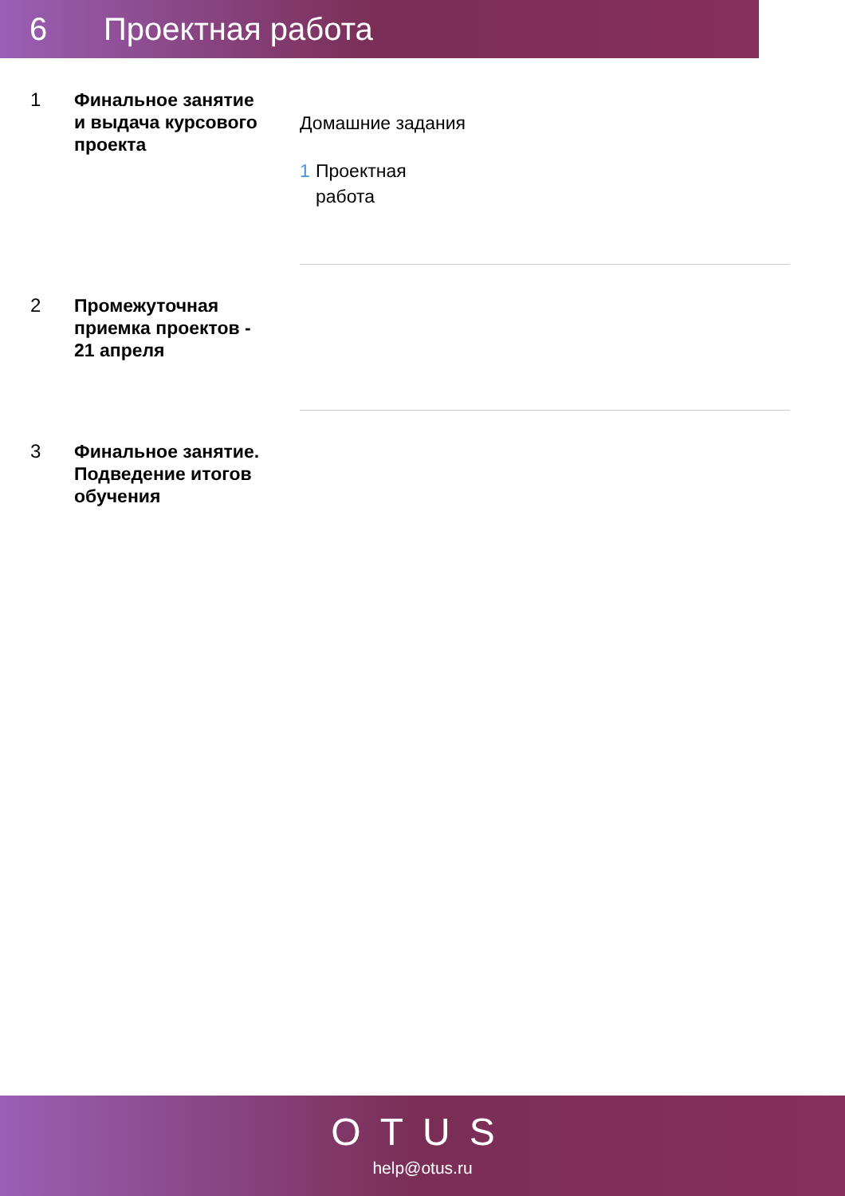6 Проектная работа
1
Финальное занятие и выдача курсового проекта
Домашние задания
1 Проектная
работа
2
Промежуточная приемка проектов - 21 апреля
3
Финальное занятие. Подведение итогов обучения
OTUS
help@otus.ru